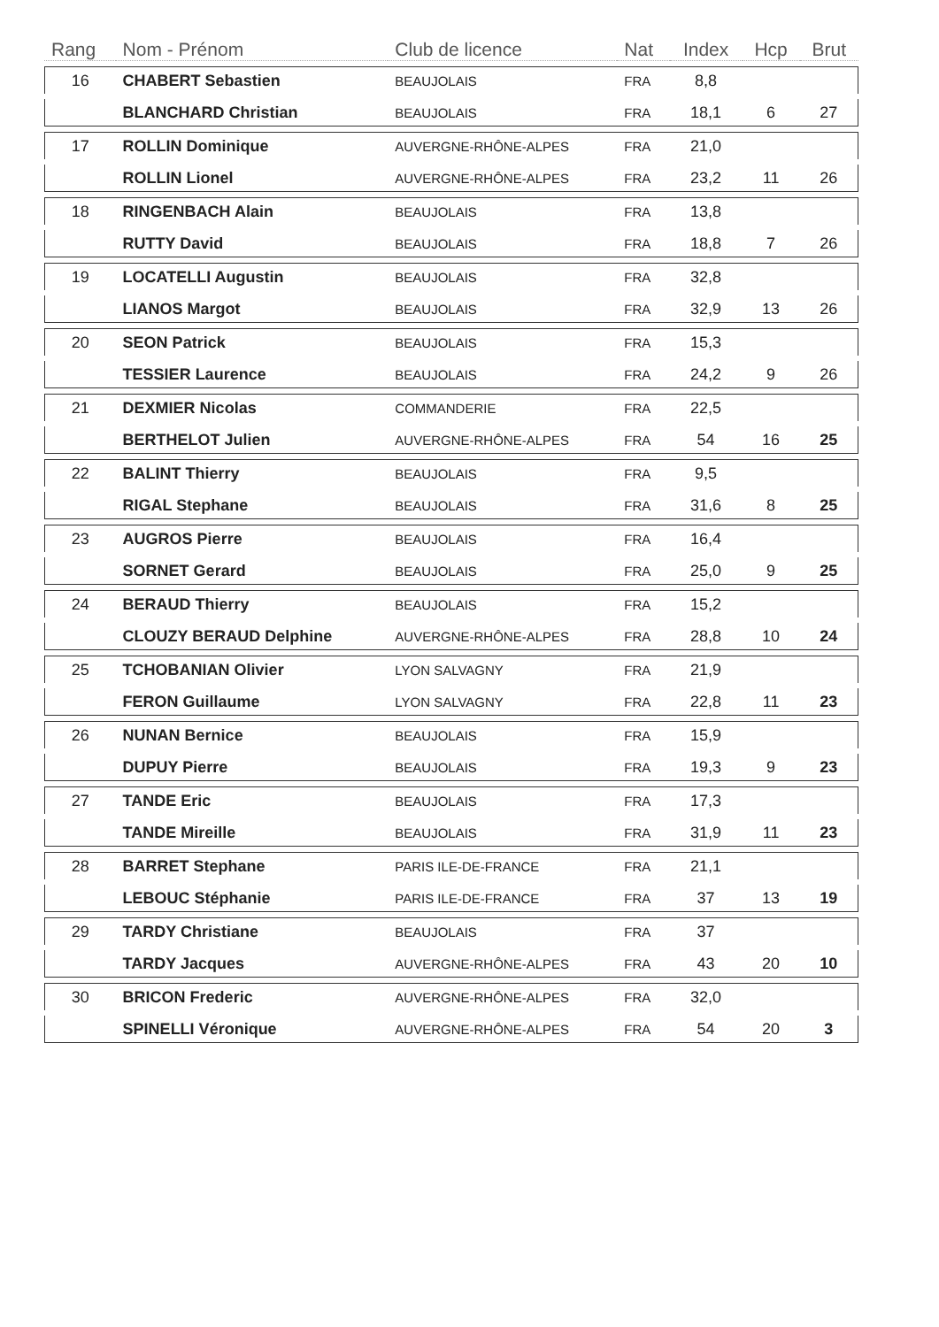| Rang | Nom - Prénom | Club de licence | Nat | Index | Hcp | Brut |
| --- | --- | --- | --- | --- | --- | --- |
| 16 | CHABERT Sebastien | BEAUJOLAIS | FRA | 8,8 | | |
| | BLANCHARD Christian | BEAUJOLAIS | FRA | 18,1 | 6 | 27 |
| 17 | ROLLIN Dominique | AUVERGNE-RHÔNE-ALPES | FRA | 21,0 | | |
| | ROLLIN Lionel | AUVERGNE-RHÔNE-ALPES | FRA | 23,2 | 11 | 26 |
| 18 | RINGENBACH Alain | BEAUJOLAIS | FRA | 13,8 | | |
| | RUTTY David | BEAUJOLAIS | FRA | 18,8 | 7 | 26 |
| 19 | LOCATELLI Augustin | BEAUJOLAIS | FRA | 32,8 | | |
| | LIANOS Margot | BEAUJOLAIS | FRA | 32,9 | 13 | 26 |
| 20 | SEON Patrick | BEAUJOLAIS | FRA | 15,3 | | |
| | TESSIER Laurence | BEAUJOLAIS | FRA | 24,2 | 9 | 26 |
| 21 | DEXMIER Nicolas | COMMANDERIE | FRA | 22,5 | | |
| | BERTHELOT Julien | AUVERGNE-RHÔNE-ALPES | FRA | 54 | 16 | 25 |
| 22 | BALINT Thierry | BEAUJOLAIS | FRA | 9,5 | | |
| | RIGAL Stephane | BEAUJOLAIS | FRA | 31,6 | 8 | 25 |
| 23 | AUGROS Pierre | BEAUJOLAIS | FRA | 16,4 | | |
| | SORNET Gerard | BEAUJOLAIS | FRA | 25,0 | 9 | 25 |
| 24 | BERAUD Thierry | BEAUJOLAIS | FRA | 15,2 | | |
| | CLOUZY BERAUD Delphine | AUVERGNE-RHÔNE-ALPES | FRA | 28,8 | 10 | 24 |
| 25 | TCHOBANIAN Olivier | LYON SALVAGNY | FRA | 21,9 | | |
| | FERON Guillaume | LYON SALVAGNY | FRA | 22,8 | 11 | 23 |
| 26 | NUNAN Bernice | BEAUJOLAIS | FRA | 15,9 | | |
| | DUPUY Pierre | BEAUJOLAIS | FRA | 19,3 | 9 | 23 |
| 27 | TANDE Eric | BEAUJOLAIS | FRA | 17,3 | | |
| | TANDE Mireille | BEAUJOLAIS | FRA | 31,9 | 11 | 23 |
| 28 | BARRET Stephane | PARIS ILE-DE-FRANCE | FRA | 21,1 | | |
| | LEBOUC Stéphanie | PARIS ILE-DE-FRANCE | FRA | 37 | 13 | 19 |
| 29 | TARDY Christiane | BEAUJOLAIS | FRA | 37 | | |
| | TARDY Jacques | AUVERGNE-RHÔNE-ALPES | FRA | 43 | 20 | 10 |
| 30 | BRICON Frederic | AUVERGNE-RHÔNE-ALPES | FRA | 32,0 | | |
| | SPINELLI Véronique | AUVERGNE-RHÔNE-ALPES | FRA | 54 | 20 | 3 |